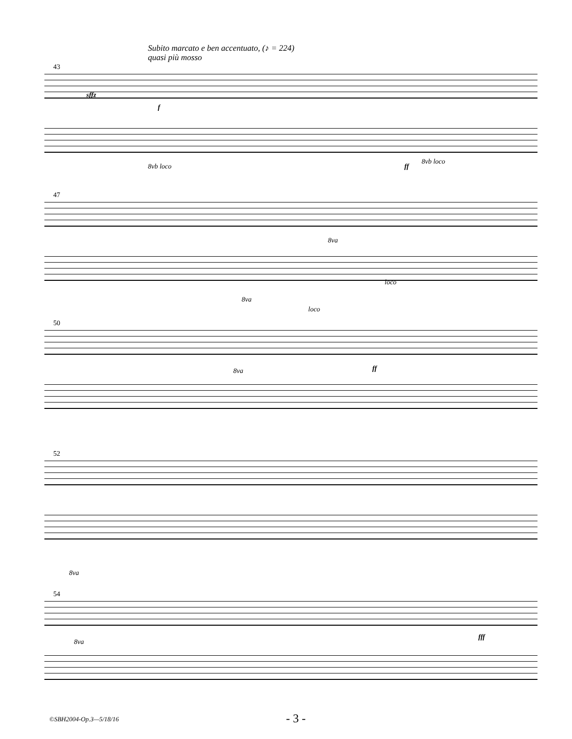Subito marcato e ben accentuato, (♪ = 224)
quasi più mosso
43
sffz
f
8vb loco ff
8vb loco
47
8va
loco
50
8va
loco
ff
8va
52
54
8va
fff
8va
©SBH2004-Op.3—5/18/16 - 3 -